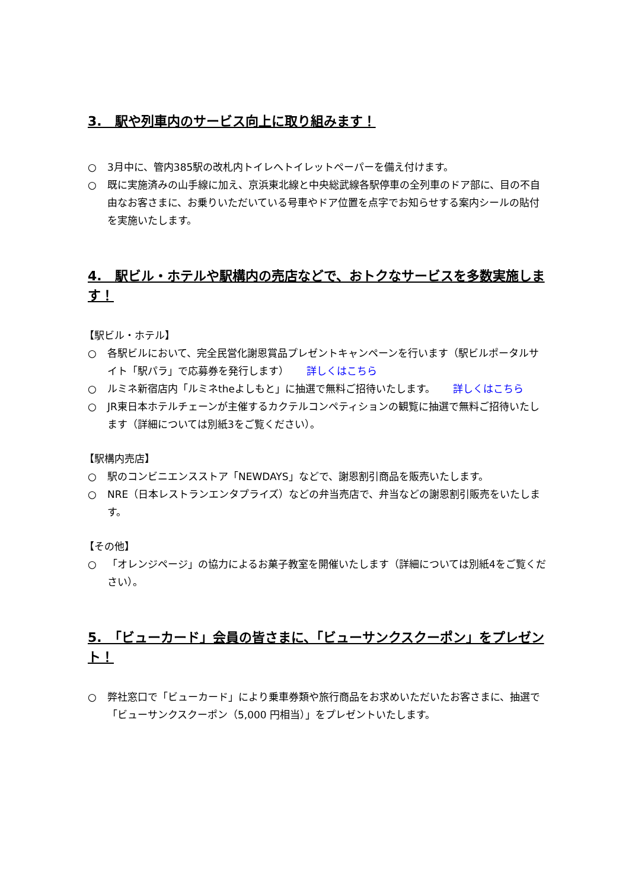3.　駅や列車内のサービス向上に取り組みます！
○ 3月中に、管内385駅の改札内トイレへトイレットペーパーを備え付けます。
○ 既に実施済みの山手線に加え、京浜東北線と中央総武線各駅停車の全列車のドア部に、目の不自由なお客さまに、お乗りいただいている号車やドア位置を点字でお知らせする案内シールの貼付を実施いたします。
4.　駅ビル・ホテルや駅構内の売店などで、おトクなサービスを多数実施します！
【駅ビル・ホテル】
○ 各駅ビルにおいて、完全民営化謝恩賞品プレゼントキャンペーンを行います（駅ビルポータルサイト「駅パラ」で応募券を発行します） 詳しくはこちら
○ ルミネ新宿店内「ルミネtheよしもと」に抽選で無料ご招待いたします。 詳しくはこちら
○ JR東日本ホテルチェーンが主催するカクテルコンペティションの観覧に抽選で無料ご招待いたします（詳細については別紙3をご覧ください）。
【駅構内売店】
○ 駅のコンビニエンスストア「NEWDAYS」などで、謝恩割引商品を販売いたします。
○ NRE（日本レストランエンタプライズ）などの弁当売店で、弁当などの謝恩割引販売をいたします。
【その他】
○ 「オレンジページ」の協力によるお菓子教室を開催いたします（詳細については別紙4をご覧ください）。
5.　「ビューカード」会員の皆さまに、「ビューサンクスクーポン」をプレゼント！
○ 弊社窓口で「ビューカード」により乗車券類や旅行商品をお求めいただいたお客さまに、抽選で「ビューサンクスクーポン（5,000 円相当）」をプレゼントいたします。